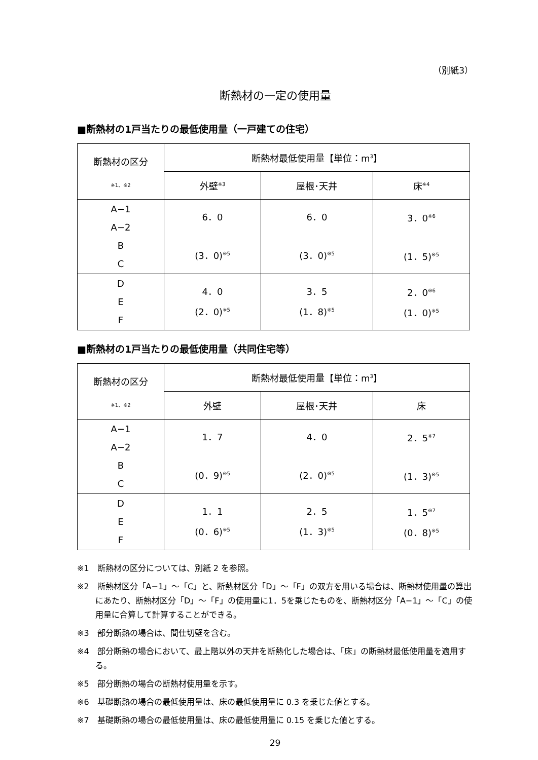（別紙3）
断熱材の一定の使用量
■断熱材の1戸当たりの最低使用量（一戸建ての住宅）
| 断熱材の区分 ※1、※2 | 断熱材最低使用量【単位：m<sup>3</sup>】 | | |
| --- | --- | --- | --- |
| | 外壁<sup>※3</sup> | 屋根･天井 | 床<sup>※4</sup> |
| A−1 A−2 B C | 6．0 (3．0)<sup>※5</sup> | 6．0 (3．0)<sup>※5</sup> | 3．0<sup>※6</sup> (1．5)<sup>※5</sup> |
| D E F | 4．0 (2．0)<sup>※5</sup> | 3．5 (1．8)<sup>※5</sup> | 2．0<sup>※6</sup> (1．0)<sup>※5</sup> |
■断熱材の1戸当たりの最低使用量（共同住宅等）
| 断熱材の区分 ※1、※2 | 断熱材最低使用量【単位：m<sup>3</sup>】 | | |
| --- | --- | --- | --- |
| | 外壁 | 屋根･天井 | 床 |
| A−1 A−2 B C | 1．7 (0．9)<sup>※5</sup> | 4．0 (2．0)<sup>※5</sup> | 2．5<sup>※7</sup> (1．3)<sup>※5</sup> |
| D E F | 1．1 (0．6)<sup>※5</sup> | 2．5 (1．3)<sup>※5</sup> | 1．5<sup>※7</sup> (0．8)<sup>※5</sup> |
※1　断熱材の区分については、別紙 2 を参照。
※2　断熱材区分「A−1」～「C」と、断熱材区分「D」～「F」の双方を用いる場合は、断熱材使用量の算出にあたり、断熱材区分「D」～「F」の使用量に1．5を乗じたものを、断熱材区分「A−1」～「C」の使用量に合算して計算することができる。
※3　部分断熱の場合は、間仕切壁を含む。
※4　部分断熱の場合において、最上階以外の天井を断熱化した場合は、「床」の断熱材最低使用量を適用する。
※5　部分断熱の場合の断熱材使用量を示す。
※6　基礎断熱の場合の最低使用量は、床の最低使用量に 0.3 を乗じた値とする。
※7　基礎断熱の場合の最低使用量は、床の最低使用量に 0.15 を乗じた値とする。
29